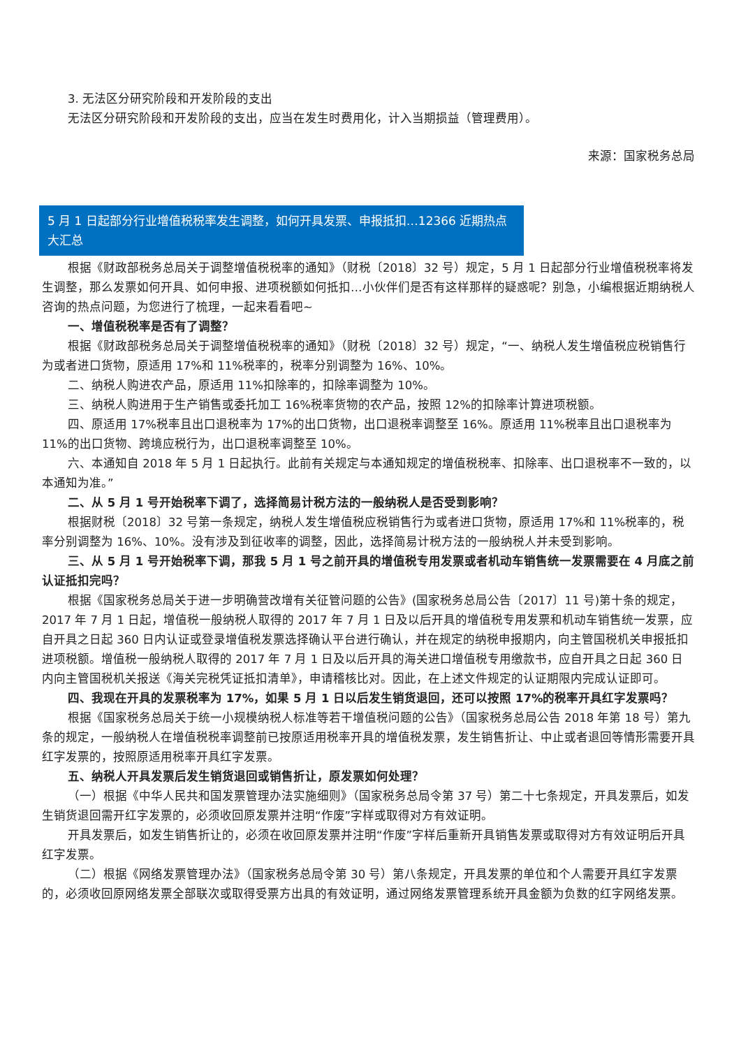3. 无法区分研究阶段和开发阶段的支出
无法区分研究阶段和开发阶段的支出，应当在发生时费用化，计入当期损益（管理费用）。
来源：国家税务总局
5 月 1 日起部分行业增值税税率发生调整，如何开具发票、申报抵扣…12366 近期热点大汇总
根据《财政部税务总局关于调整增值税税率的通知》（财税〔2018〕32 号）规定，5 月 1 日起部分行业增值税税率将发生调整，那么发票如何开具、如何申报、进项税额如何抵扣…小伙伴们是否有这样那样的疑惑呢？别急，小编根据近期纳税人咨询的热点问题，为您进行了梳理，一起来看看吧~
一、增值税税率是否有了调整？
根据《财政部税务总局关于调整增值税税率的通知》（财税〔2018〕32 号）规定，“一、纳税人发生增值税应税销售行为或者进口货物，原适用 17%和 11%税率的，税率分别调整为 16%、10%。
二、纳税人购进农产品，原适用 11%扣除率的，扣除率调整为 10%。
三、纳税人购进用于生产销售或委托加工 16%税率货物的农产品，按照 12%的扣除率计算进项税额。
四、原适用 17%税率且出口退税率为 17%的出口货物，出口退税率调整至 16%。原适用 11%税率且出口退税率为 11%的出口货物、跨境应税行为，出口退税率调整至 10%。
六、本通知自 2018 年 5 月 1 日起执行。此前有关规定与本通知规定的增值税税率、扣除率、出口退税率不一致的，以本通知为准。”
二、从 5 月 1 号开始税率下调了，选择简易计税方法的一般纳税人是否受到影响？
根据财税〔2018〕32 号第一条规定，纳税人发生增值税应税销售行为或者进口货物，原适用 17%和 11%税率的，税率分别调整为 16%、10%。没有涉及到征收率的调整，因此，选择简易计税方法的一般纳税人并未受到影响。
三、从 5 月 1 号开始税率下调，那我 5 月 1 号之前开具的增值税专用发票或者机动车销售统一发票需要在 4 月底之前认证抵扣完吗？
根据《国家税务总局关于进一步明确营改增有关征管问题的公告》(国家税务总局公告〔2017〕11 号)第十条的规定，2017 年 7 月 1 日起，增值税一般纳税人取得的 2017 年 7 月 1 日及以后开具的增值税专用发票和机动车销售统一发票，应自开具之日起 360 日内认证或登录增值税发票选择确认平台进行确认，并在规定的纳税申报期内，向主管国税机关申报抵扣进项税额。增值税一般纳税人取得的 2017 年 7 月 1 日及以后开具的海关进口增值税专用缴款书，应自开具之日起 360 日内向主管国税机关报送《海关完税凭证抵扣清单》，申请稽核比对。因此，在上述文件规定的认证期限内完成认证即可。
四、我现在开具的发票税率为 17%，如果 5 月 1 日以后发生销货退回，还可以按照 17%的税率开具红字发票吗？
根据《国家税务总局关于统一小规模纳税人标准等若干增值税问题的公告》（国家税务总局公告 2018 年第 18 号）第九条的规定，一般纳税人在增值税税率调整前已按原适用税率开具的增值税发票，发生销售折让、中止或者退回等情形需要开具红字发票的，按照原适用税率开具红字发票。
五、纳税人开具发票后发生销货退回或销售折让，原发票如何处理？
（一）根据《中华人民共和国发票管理办法实施细则》（国家税务总局令第 37 号）第二十七条规定，开具发票后，如发生销货退回需开红字发票的，必须收回原发票并注明“作废”字样或取得对方有效证明。
开具发票后，如发生销售折让的，必须在收回原发票并注明“作废”字样后重新开具销售发票或取得对方有效证明后开具红字发票。
（二）根据《网络发票管理办法》（国家税务总局令第 30 号）第八条规定，开具发票的单位和个人需要开具红字发票的，必须收回原网络发票全部联次或取得受票方出具的有效证明，通过网络发票管理系统开具金额为负数的红字网络发票。